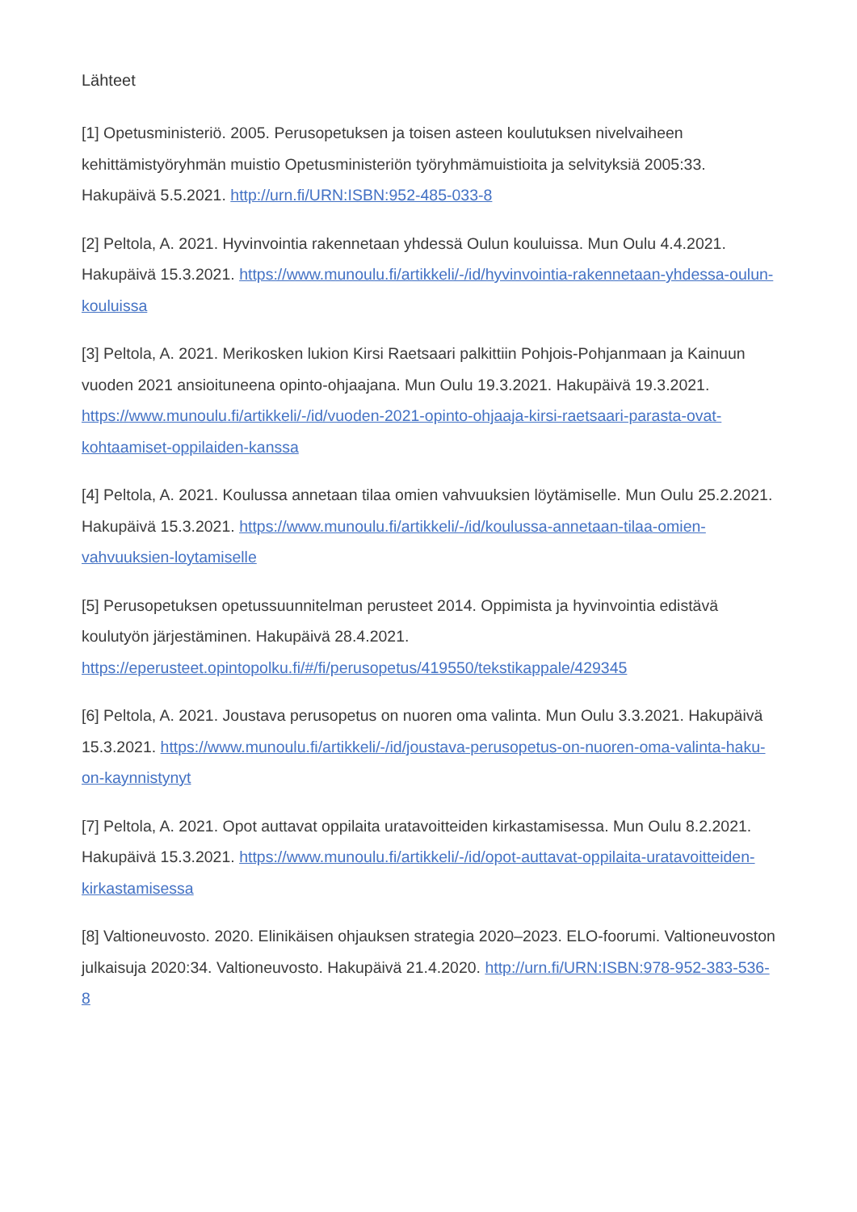Lähteet
[1] Opetusministeriö. 2005. Perusopetuksen ja toisen asteen koulutuksen nivelvaiheen kehittämistyöryhmän muistio Opetusministeriön työryhmämuistioita ja selvityksiä 2005:33. Hakupäivä 5.5.2021. http://urn.fi/URN:ISBN:952-485-033-8
[2] Peltola, A. 2021. Hyvinvointia rakennetaan yhdessä Oulun kouluissa. Mun Oulu 4.4.2021. Hakupäivä 15.3.2021. https://www.munoulu.fi/artikkeli/-/id/hyvinvointia-rakennetaan-yhdessa-oulun-kouluissa
[3] Peltola, A. 2021. Merikosken lukion Kirsi Raetsaari palkittiin Pohjois-Pohjanmaan ja Kainuun vuoden 2021 ansioituneena opinto-ohjaajana. Mun Oulu 19.3.2021. Hakupäivä 19.3.2021. https://www.munoulu.fi/artikkeli/-/id/vuoden-2021-opinto-ohjaaja-kirsi-raetsaari-parasta-ovat-kohtaamiset-oppilaiden-kanssa
[4] Peltola, A. 2021. Koulussa annetaan tilaa omien vahvuuksien löytämiselle. Mun Oulu 25.2.2021. Hakupäivä 15.3.2021. https://www.munoulu.fi/artikkeli/-/id/koulussa-annetaan-tilaa-omien-vahvuuksien-loytamiselle
[5] Perusopetuksen opetussuunnitelman perusteet 2014. Oppimista ja hyvinvointia edistävä koulutyön järjestäminen. Hakupäivä 28.4.2021. https://eperusteet.opintopolku.fi/#/fi/perusopetus/419550/tekstikappale/429345
[6] Peltola, A. 2021. Joustava perusopetus on nuoren oma valinta. Mun Oulu 3.3.2021. Hakupäivä 15.3.2021. https://www.munoulu.fi/artikkeli/-/id/joustava-perusopetus-on-nuoren-oma-valinta-haku-on-kaynnistynyt
[7] Peltola, A. 2021. Opot auttavat oppilaita uratavoitteiden kirkastamisessa. Mun Oulu 8.2.2021. Hakupäivä 15.3.2021. https://www.munoulu.fi/artikkeli/-/id/opot-auttavat-oppilaita-uratavoitteiden-kirkastamisessa
[8] Valtioneuvosto. 2020. Elinikäisen ohjauksen strategia 2020–2023. ELO-foorumi. Valtioneuvoston julkaisuja 2020:34. Valtioneuvosto. Hakupäivä 21.4.2020. http://urn.fi/URN:ISBN:978-952-383-536-8